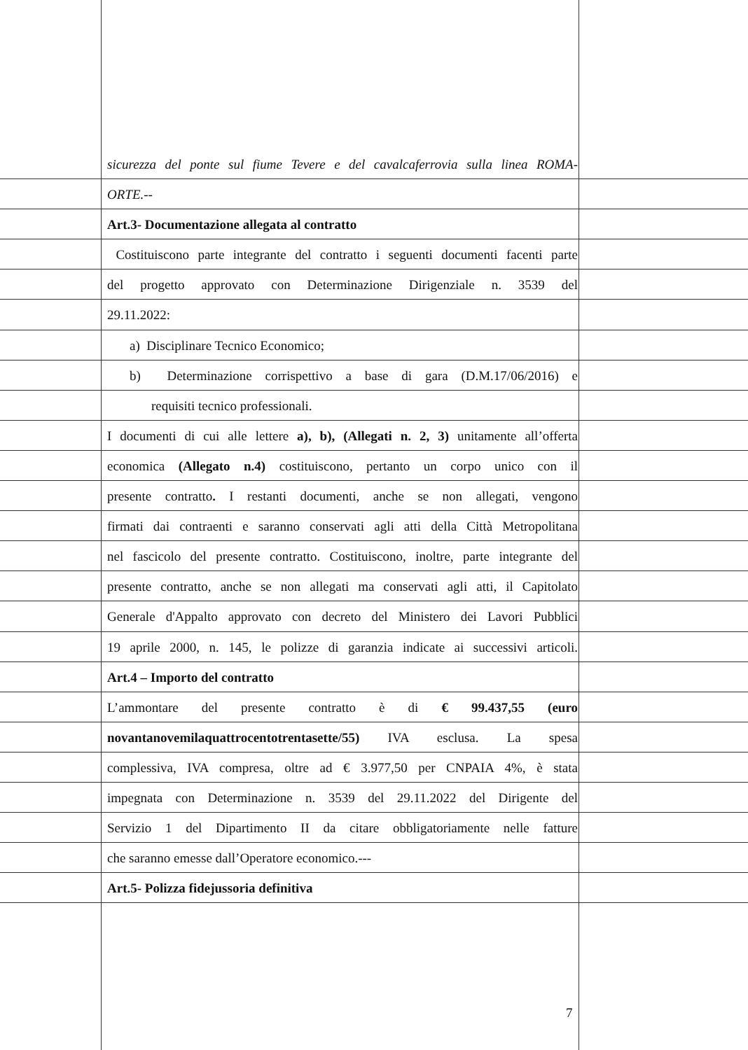sicurezza del ponte sul fiume Tevere e del cavalcaferrovia sulla linea ROMA-
ORTE.--
Art.3- Documentazione allegata al contratto
Costituiscono parte integrante del contratto i seguenti documenti facenti parte
del progetto approvato con Determinazione Dirigenziale n. 3539 del
29.11.2022:
a) Disciplinare Tecnico Economico;
b) Determinazione corrispettivo a base di gara (D.M.17/06/2016) e
requisiti tecnico professionali.
I documenti di cui alle lettere a), b), (Allegati n. 2, 3) unitamente all’offerta
economica (Allegato n.4) costituiscono, pertanto un corpo unico con il
presente contratto. I restanti documenti, anche se non allegati, vengono
firmati dai contraenti e saranno conservati agli atti della Città Metropolitana
nel fascicolo del presente contratto. Costituiscono, inoltre, parte integrante del
presente contratto, anche se non allegati ma conservati agli atti, il Capitolato
Generale d'Appalto approvato con decreto del Ministero dei Lavori Pubblici
19 aprile 2000, n. 145, le polizze di garanzia indicate ai successivi articoli.
Art.4 – Importo del contratto
L’ammontare del presente contratto è di € 99.437,55 (euro
novantanovemilaquattrocentotrentasette/55) IVA esclusa. La spesa
complessiva, IVA compresa, oltre ad € 3.977,50 per CNPAIA 4%, è stata
impegnata con Determinazione n. 3539 del 29.11.2022 del Dirigente del
Servizio 1 del Dipartimento II da citare obbligatoriamente nelle fatture
che saranno emesse dall’Operatore economico.---
Art.5- Polizza fidejussoria definitiva
7